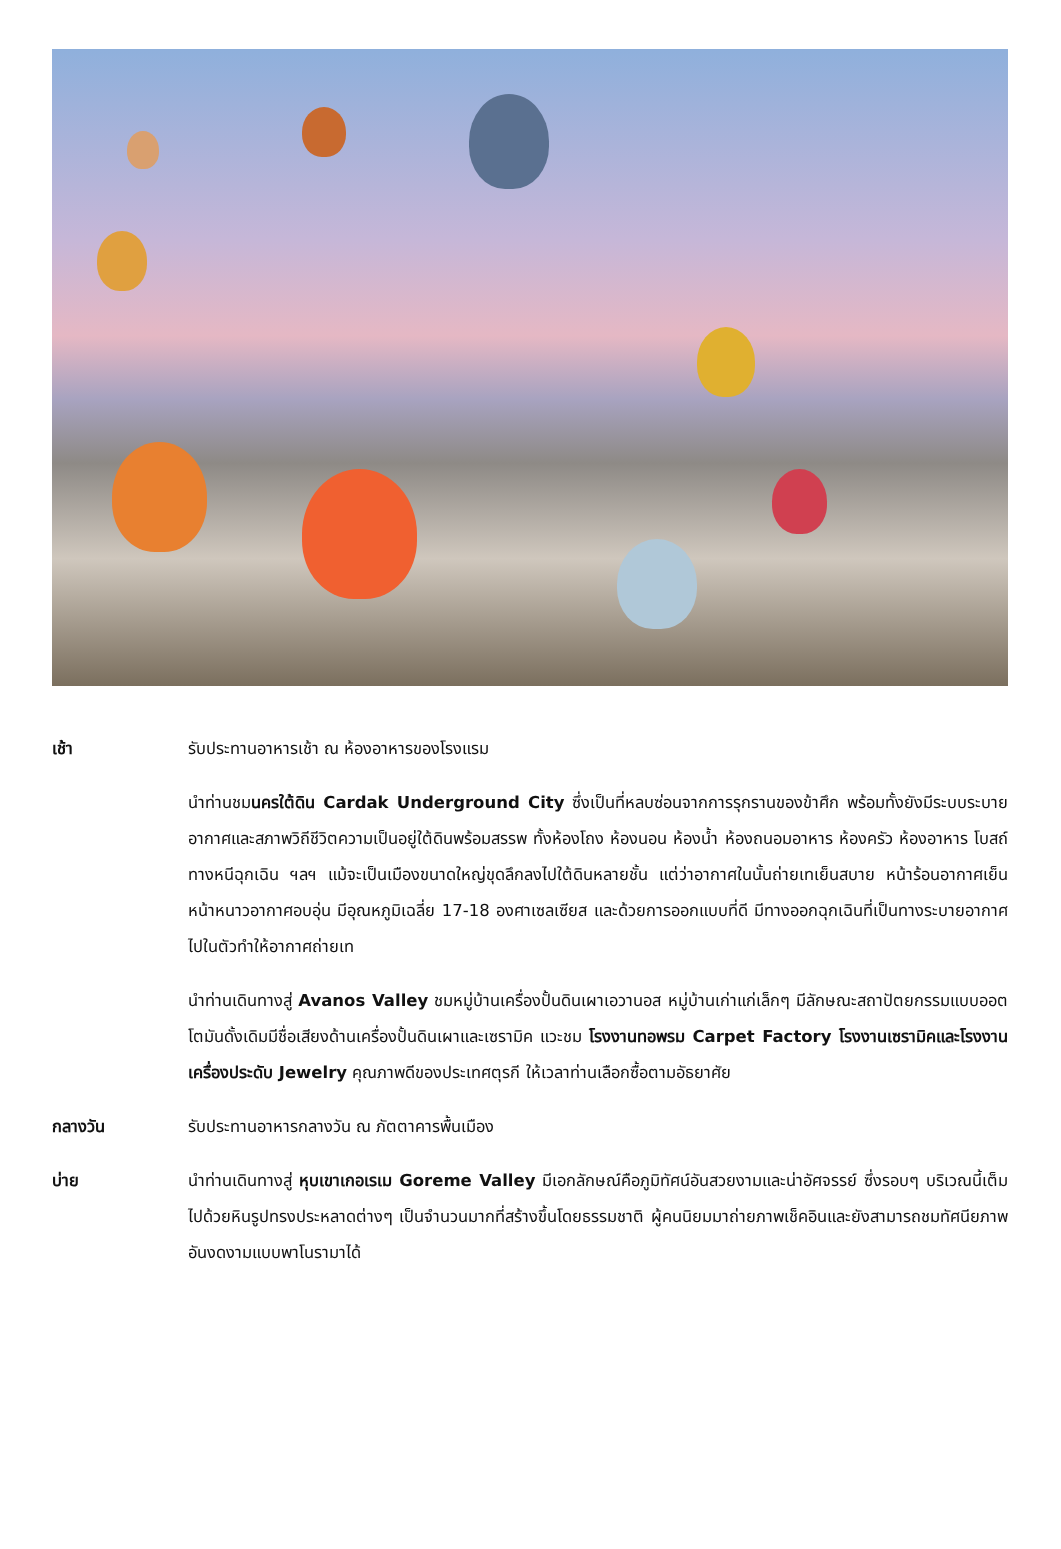เช้า รับประทานอาหารเช้า ณ ห้องอาหารของโรงแรม
นำท่านชมนครใต้ดิน Cardak Underground City ซึ่งเป็นที่หลบซ่อนจากการรุกรานของข้าศึก พร้อมทั้งยังมีระบบระบายอากาศและสภาพวิถีชีวิตความเป็นอยู่ใต้ดินพร้อมสรรพ ทั้งห้องโถง ห้องนอน ห้องน้ำ ห้องถนอมอาหาร ห้องครัว ห้องอาหาร โบสถ์ ทางหนีฉุกเฉิน ฯลฯ แม้จะเป็นเมืองขนาดใหญ่ขุดลึกลงไปใต้ดินหลายชั้น แต่ว่าอากาศในนั้นถ่ายเทเย็นสบาย หน้าร้อนอากาศเย็น หน้าหนาวอากาศอบอุ่น มีอุณหภูมิเฉลี่ย 17-18 องศาเซลเซียส และด้วยการออกแบบที่ดี มีทางออกฉุกเฉินที่เป็นทางระบายอากาศไปในตัวทำให้อากาศถ่ายเท
นำท่านเดินทางสู่ Avanos Valley ชมหมู่บ้านเครื่องปั้นดินเผาเอวานอส หมู่บ้านเก่าแก่เล็กๆ มีลักษณะสถาปัตยกรรมแบบออตโตมันดั้งเดิมมีชื่อเสียงด้านเครื่องปั้นดินเผาและเซรามิค แวะชม โรงงานทอพรม Carpet Factory โรงงานเซรามิคและโรงงานเครื่องประดับ Jewelry คุณภาพดีของประเทศตุรกี ให้เวลาท่านเลือกซื้อตามอัธยาศัย
กลางวัน รับประทานอาหารกลางวัน ณ ภัตตาคารพื้นเมือง
บ่าย นำท่านเดินทางสู่ หุบเขาเกอเรเม Goreme Valley มีเอกลักษณ์คือภูมิทัศน์อันสวยงามและน่าอัศจรรย์ ซึ่งรอบๆ บริเวณนี้เต็มไปด้วยหินรูปทรงประหลาดต่างๆ เป็นจำนวนมากที่สร้างขึ้นโดยธรรมชาติ ผู้คนนิยมมาถ่ายภาพเช็คอินและยังสามารถชมทัศนียภาพอันงดงามแบบพาโนรามาได้